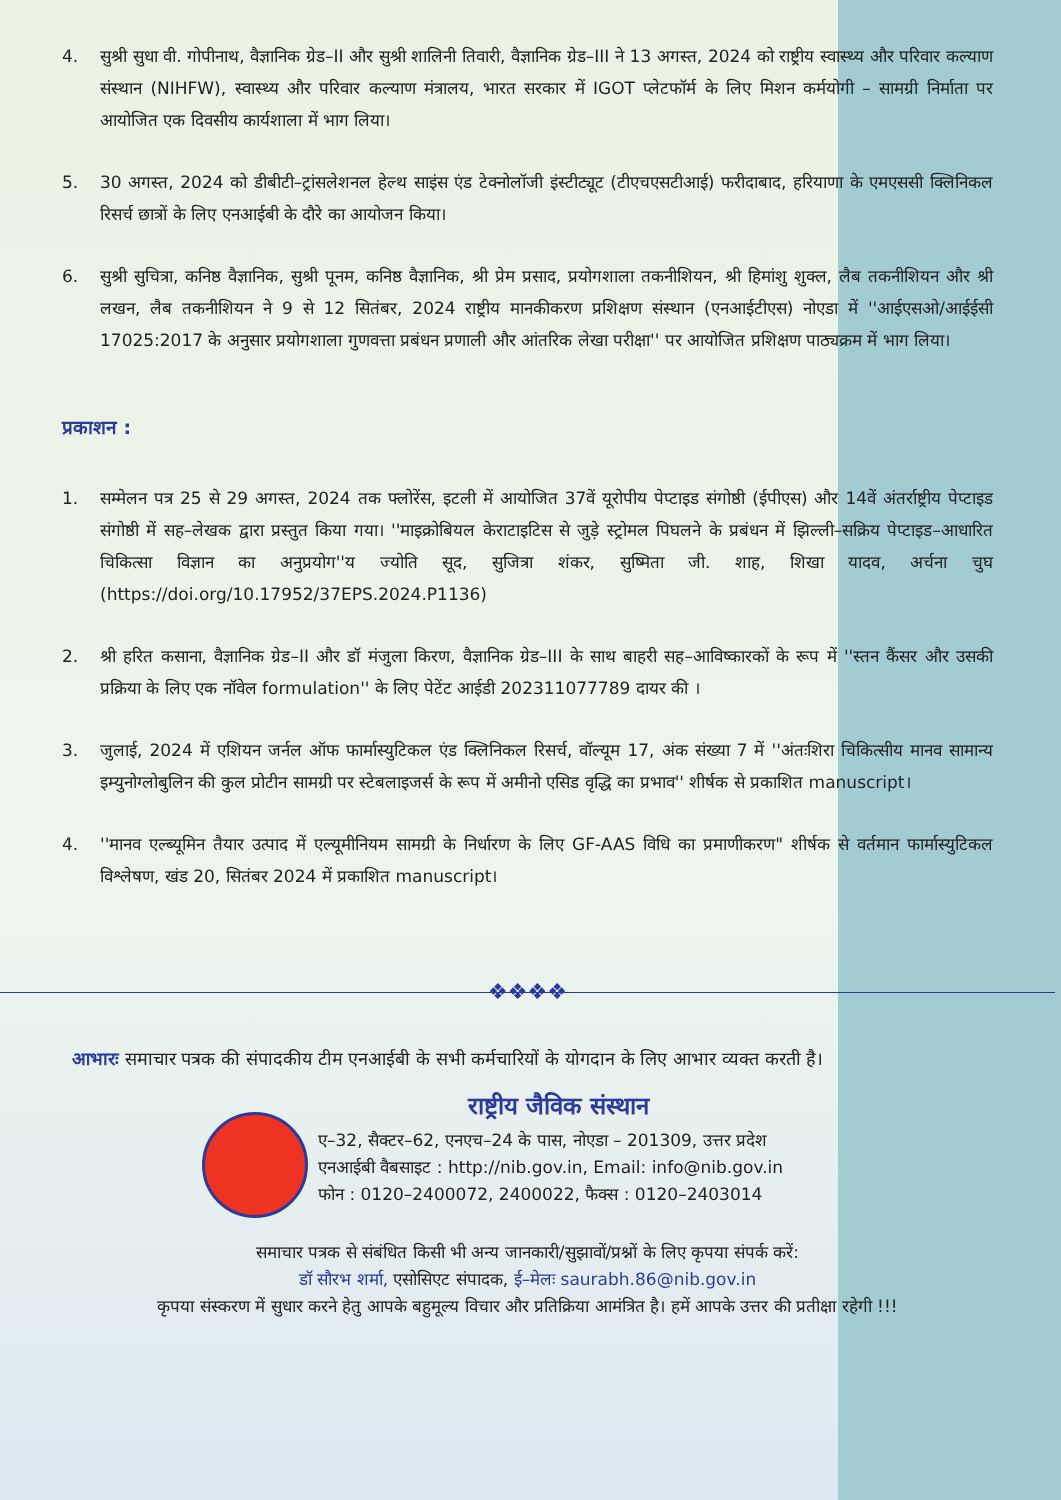4. सुश्री सुधा वी. गोपीनाथ, वैज्ञानिक ग्रेड–II और सुश्री शालिनी तिवारी, वैज्ञानिक ग्रेड–III ने 13 अगस्त, 2024 को राष्ट्रीय स्वास्थ्य और परिवार कल्याण संस्थान (NIHFW), स्वास्थ्य और परिवार कल्याण मंत्रालय, भारत सरकार में IGOT प्लेटफॉर्म के लिए मिशन कर्मयोगी – सामग्री निर्माता पर आयोजित एक दिवसीय कार्यशाला में भाग लिया।
5. 30 अगस्त, 2024 को डीबीटी–ट्रांसलेशनल हेल्थ साइंस एंड टेक्नोलॉजी इंस्टीट्यूट (टीएचएसटीआई) फरीदाबाद, हरियाणा के एमएससी क्लिनिकल रिसर्च छात्रों के लिए एनआईबी के दौरे का आयोजन किया।
6. सुश्री सुचित्रा, कनिष्ठ वैज्ञानिक, सुश्री पूनम, कनिष्ठ वैज्ञानिक, श्री प्रेम प्रसाद, प्रयोगशाला तकनीशियन, श्री हिमांशु शुक्ल, लैब तकनीशियन और श्री लखन, लैब तकनीशियन ने 9 से 12 सितंबर, 2024 राष्ट्रीय मानकीकरण प्रशिक्षण संस्थान (एनआईटीएस) नोएडा में ''आईएसओ/आईईसी 17025:2017 के अनुसार प्रयोगशाला गुणवत्ता प्रबंधन प्रणाली और आंतरिक लेखा परीक्षा'' पर आयोजित प्रशिक्षण पाठ्यक्रम में भाग लिया।
प्रकाशन :
1. सम्मेलन पत्र 25 से 29 अगस्त, 2024 तक फ्लोरेंस, इटली में आयोजित 37वें यूरोपीय पेप्टाइड संगोष्ठी (ईपीएस) और 14वें अंतर्राष्ट्रीय पेप्टाइड संगोष्ठी में सह–लेखक द्वारा प्रस्तुत किया गया। ''माइक्रोबियल केराटाइटिस से जुड़े स्ट्रोमल पिघलने के प्रबंधन में झिल्ली–सक्रिय पेप्टाइड–आधारित चिकित्सा विज्ञान का अनुप्रयोग''य ज्योति सूद, सुजित्रा शंकर, सुष्मिता जी. शाह, शिखा यादव, अर्चना चुघ (https://doi.org/10.17952/37EPS.2024.P1136)
2. श्री हरित कसाना, वैज्ञानिक ग्रेड–II और डॉ मंजुला किरण, वैज्ञानिक ग्रेड–III के साथ बाहरी सह–आविष्कारकों के रूप में ''स्तन कैंसर और उसकी प्रक्रिया के लिए एक नॉवेल formulation'' के लिए पेटेंट आईडी 202311077789 दायर की ।
3. जुलाई, 2024 में एशियन जर्नल ऑफ फार्मास्युटिकल एंड क्लिनिकल रिसर्च, वॉल्यूम 17, अंक संख्या 7 में ''अंतःशिरा चिकित्सीय मानव सामान्य इम्युनोग्लोबुलिन की कुल प्रोटीन सामग्री पर स्टेबलाइजर्स के रूप में अमीनो एसिड वृद्धि का प्रभाव'' शीर्षक से प्रकाशित manuscript।
4. ''मानव एल्ब्यूमिन तैयार उत्पाद में एल्यूमीनियम सामग्री के निर्धारण के लिए GF-AAS विधि का प्रमाणीकरण" शीर्षक से वर्तमान फार्मास्युटिकल विश्लेषण, खंड 20, सितंबर 2024 में प्रकाशित manuscript।
❖❖❖❖
आभारः समाचार पत्रक की संपादकीय टीम एनआईबी के सभी कर्मचारियों के योगदान के लिए आभार व्यक्त करती है।
राष्ट्रीय जैविक संस्थान
ए–32, सैक्टर–62, एनएच–24 के पास, नोएडा – 201309, उत्तर प्रदेश
एनआईबी वैबसाइट : http://nib.gov.in, Email: info@nib.gov.in
फोन : 0120–2400072, 2400022, फैक्स : 0120–2403014
समाचार पत्रक से संबंधित किसी भी अन्य जानकारी/सुझावों/प्रश्नों के लिए कृपया संपर्क करें:
डॉ सौरभ शर्मा, एसोसिएट संपादक, ई–मेलः saurabh.86@nib.gov.in
कृपया संस्करण में सुधार करने हेतु आपके बहुमूल्य विचार और प्रतिक्रिया आमंत्रित है। हमें आपके उत्तर की प्रतीक्षा रहेगी !!!